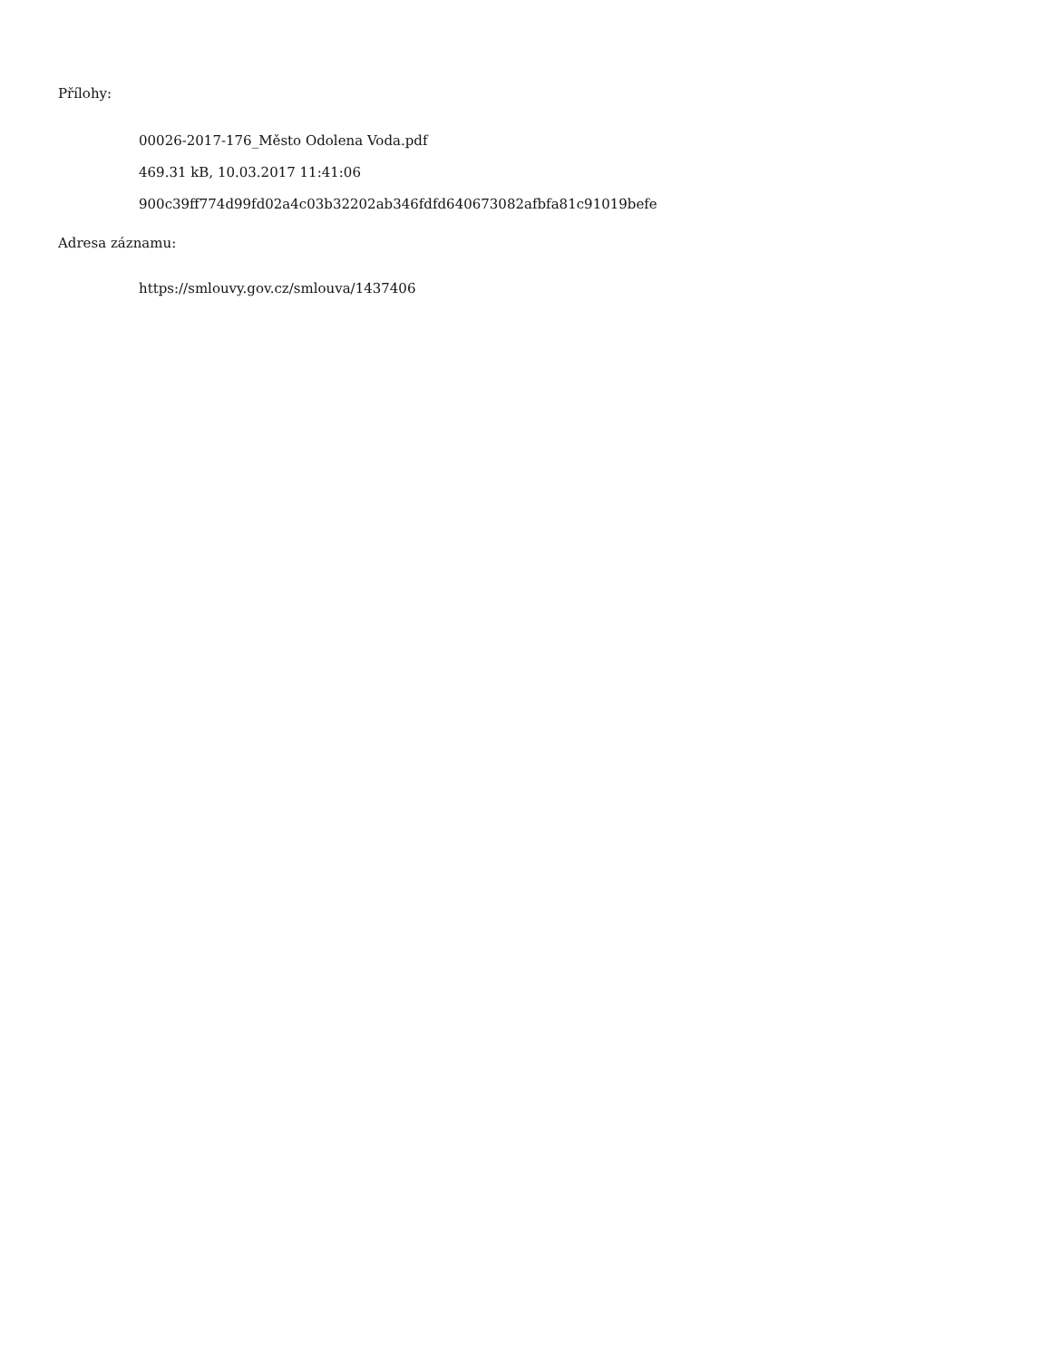Přílohy:
00026-2017-176_Město Odolena Voda.pdf
469.31 kB, 10.03.2017 11:41:06
900c39ff774d99fd02a4c03b32202ab346fdfd640673082afbfa81c91019befe
Adresa záznamu:
https://smlouvy.gov.cz/smlouva/1437406